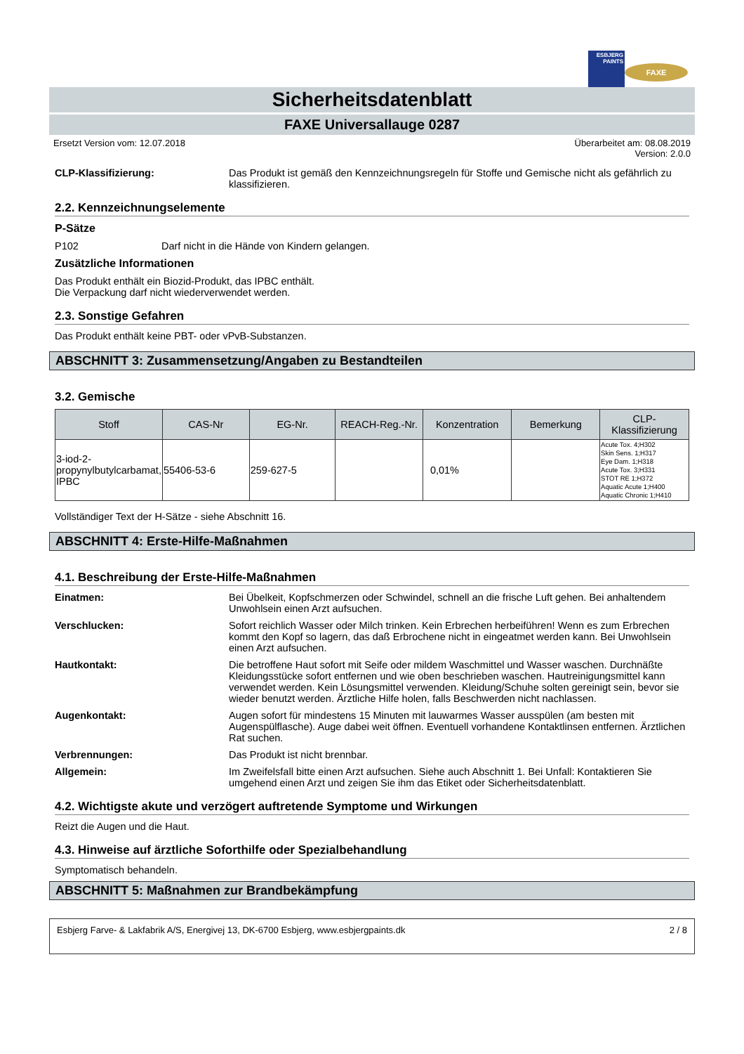ESBJERG PAINTS
FAXE
Sicherheitsdatenblatt
FAXE Universallauge 0287
Ersetzt Version vom: 12.07.2018 Überarbeitet am: 08.08.2019
Version: 2.0.0
CLP-Klassifizierung: Das Produkt ist gemäß den Kennzeichnungsregeln für Stoffe und Gemische nicht als gefährlich zu klassifizieren.
2.2. Kennzeichnungselemente
P-Sätze
P102 Darf nicht in die Hände von Kindern gelangen.
Zusätzliche Informationen
Das Produkt enthält ein Biozid-Produkt, das IPBC enthält.
Die Verpackung darf nicht wiederverwendet werden.
2.3. Sonstige Gefahren
Das Produkt enthält keine PBT- oder vPvB-Substanzen.
ABSCHNITT 3: Zusammensetzung/Angaben zu Bestandteilen
3.2. Gemische
| Stoff | CAS-Nr | EG-Nr. | REACH-Reg.-Nr. | Konzentration | Bemerkung | CLP-Klassifizierung |
| --- | --- | --- | --- | --- | --- | --- |
| 3-iod-2-propynylbutylcarbamat, IPBC | 55406-53-6 | 259-627-5 | | 0,01% | | Acute Tox. 4;H302 Skin Sens. 1;H317 Eye Dam. 1;H318 Acute Tox. 3;H331 STOT RE 1;H372 Aquatic Acute 1;H400 Aquatic Chronic 1;H410 |
Vollständiger Text der H-Sätze - siehe Abschnitt 16.
ABSCHNITT 4: Erste-Hilfe-Maßnahmen
4.1. Beschreibung der Erste-Hilfe-Maßnahmen
Einatmen: Bei Übelkeit, Kopfschmerzen oder Schwindel, schnell an die frische Luft gehen. Bei anhaltendem Unwohlsein einen Arzt aufsuchen.
Verschlucken: Sofort reichlich Wasser oder Milch trinken. Kein Erbrechen herbeiführen! Wenn es zum Erbrechen kommt den Kopf so lagern, das daß Erbrochene nicht in eingeatmet werden kann. Bei Unwohlsein einen Arzt aufsuchen.
Hautkontakt: Die betroffene Haut sofort mit Seife oder mildem Waschmittel und Wasser waschen. Durchnäßte Kleidungsstücke sofort entfernen und wie oben beschrieben waschen. Hautreinigungsmittel kann verwendet werden. Kein Lösungsmittel verwenden. Kleidung/Schuhe solten gereinigt sein, bevor sie wieder benutzt werden. Ärztliche Hilfe holen, falls Beschwerden nicht nachlassen.
Augenkontakt: Augen sofort für mindestens 15 Minuten mit lauwarmes Wasser ausspülen (am besten mit Augenspülflasche). Auge dabei weit öffnen. Eventuell vorhandene Kontaktlinsen entfernen. Ärztlichen Rat suchen.
Verbrennungen: Das Produkt ist nicht brennbar.
Allgemein: Im Zweifelsfall bitte einen Arzt aufsuchen. Siehe auch Abschnitt 1. Bei Unfall: Kontaktieren Sie umgehend einen Arzt und zeigen Sie ihm das Etiket oder Sicherheitsdatenblatt.
4.2. Wichtigste akute und verzögert auftretende Symptome und Wirkungen
Reizt die Augen und die Haut.
4.3. Hinweise auf ärztliche Soforthilfe oder Spezialbehandlung
Symptomatisch behandeln.
ABSCHNITT 5: Maßnahmen zur Brandbekämpfung
Esbjerg Farve- & Lakfabrik A/S, Energivej 13, DK-6700 Esbjerg, www.esbjergpaints.dk 2 / 8